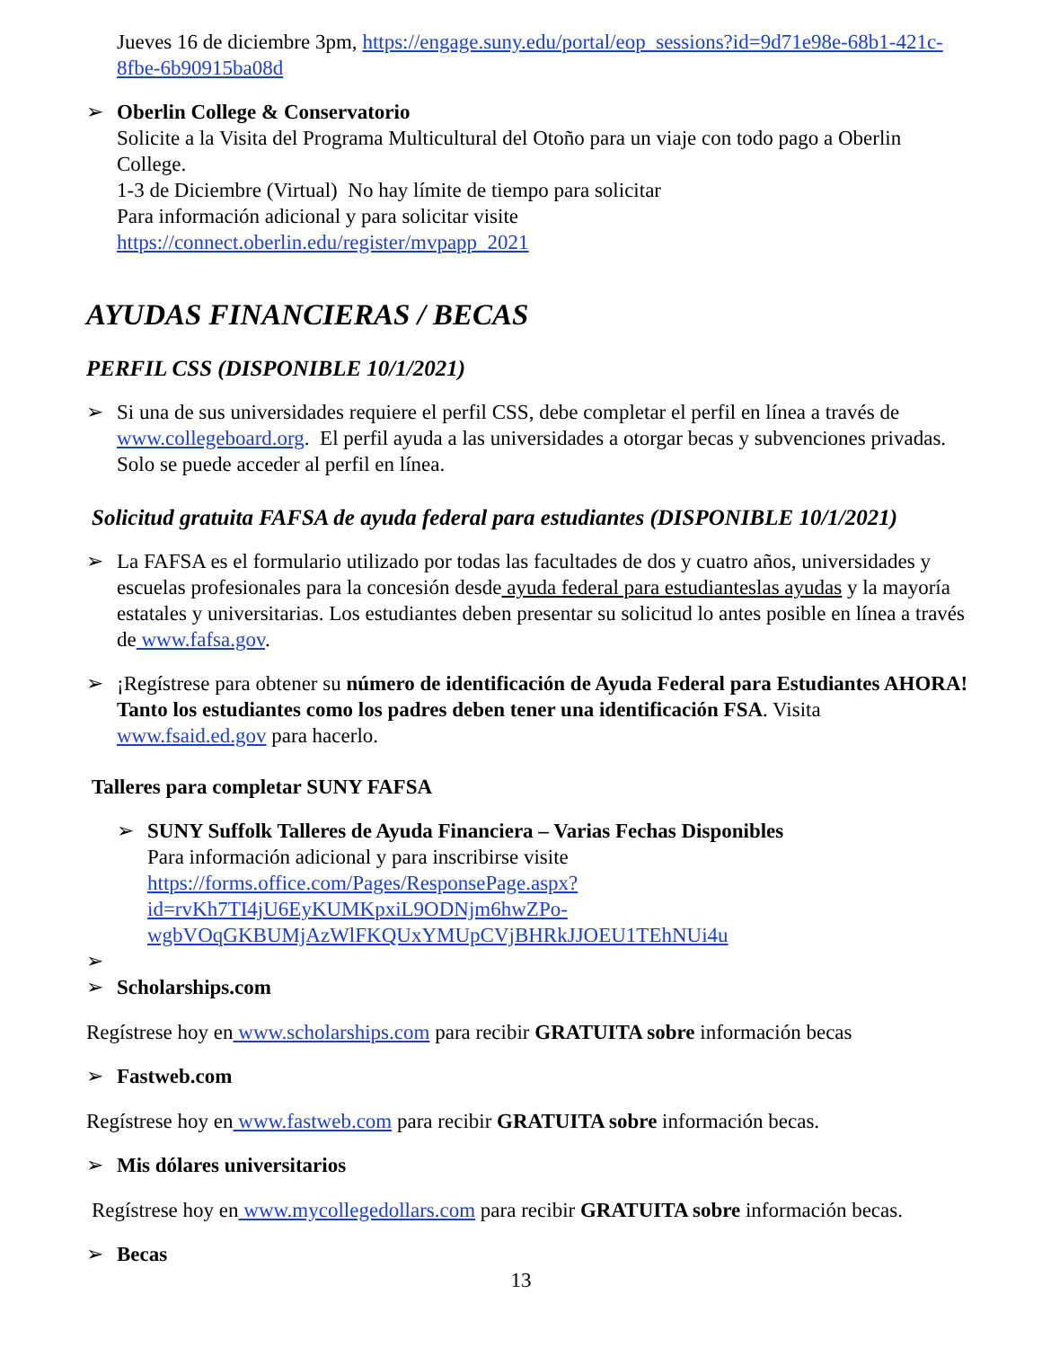Jueves 16 de diciembre 3pm, https://engage.suny.edu/portal/eop_sessions?id=9d71e98e-68b1-421c-8fbe-6b90915ba08d
➢ Oberlin College & Conservatorio
Solicite a la Visita del Programa Multicultural del Otoño para un viaje con todo pago a Oberlin College.
1-3 de Diciembre (Virtual) No hay límite de tiempo para solicitar
Para información adicional y para solicitar visite
https://connect.oberlin.edu/register/mvpapp_2021
AYUDAS FINANCIERAS / BECAS
PERFIL CSS (DISPONIBLE 10/1/2021)
➢ Si una de sus universidades requiere el perfil CSS, debe completar el perfil en línea a través de www.collegeboard.org. El perfil ayuda a las universidades a otorgar becas y subvenciones privadas. Solo se puede acceder al perfil en línea.
Solicitud gratuita FAFSA de ayuda federal para estudiantes (DISPONIBLE 10/1/2021)
➢ La FAFSA es el formulario utilizado por todas las facultades de dos y cuatro años, universidades y escuelas profesionales para la concesión desde ayuda federal para estudianteslas ayudas y la mayoría estatales y universitarias. Los estudiantes deben presentar su solicitud lo antes posible en línea a través de www.fafsa.gov.
➢ ¡Regístrese para obtener su número de identificación de Ayuda Federal para Estudiantes AHORA! Tanto los estudiantes como los padres deben tener una identificación FSA. Visita www.fsaid.ed.gov para hacerlo.
Talleres para completar SUNY FAFSA
➢ SUNY Suffolk Talleres de Ayuda Financiera – Varias Fechas Disponibles
Para información adicional y para inscribirse visite
https://forms.office.com/Pages/ResponsePage.aspx?id=rvKh7TI4jU6EyKUMKpxiL9ODNjm6hwZPo-wgbVOqGKBUMjAzWlFKQUxYMUpCVjBHRkJJOEU1TEhNUi4u
➢
➢ Scholarships.com
Regístrese hoy en www.scholarships.com para recibir GRATUITA sobre información becas
➢ Fastweb.com
Regístrese hoy en www.fastweb.com para recibir GRATUITA sobre información becas.
➢ Mis dólares universitarios
Regístrese hoy en www.mycollegedollars.com para recibir GRATUITA sobre información becas.
➢ Becas
13